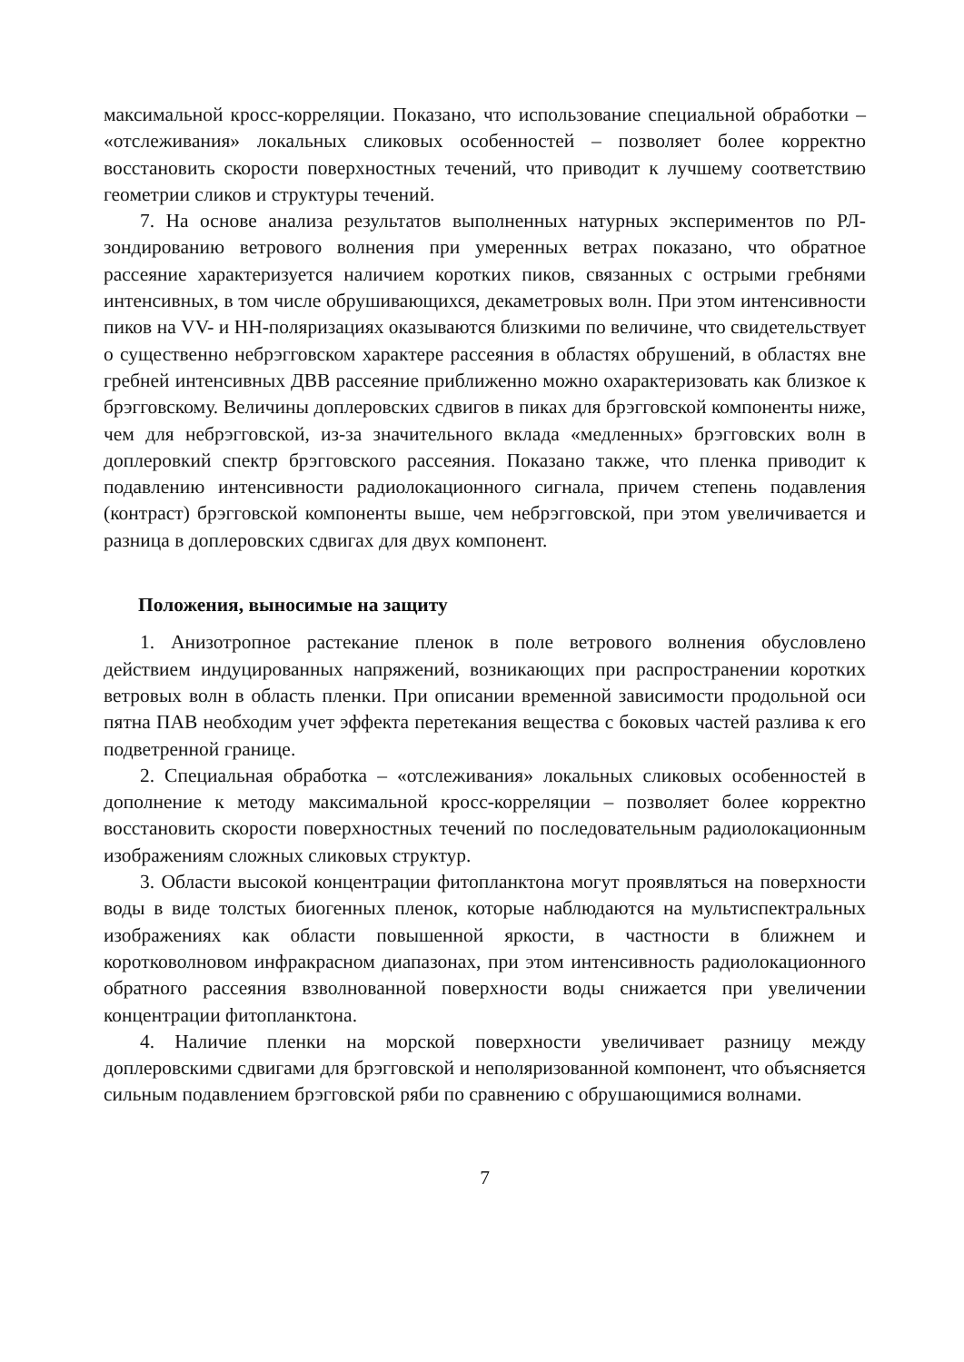максимальной кросс-корреляции. Показано, что использование специальной обработки – «отслеживания» локальных сликовых особенностей – позволяет более корректно восстановить скорости поверхностных течений, что приводит к лучшему соответствию геометрии сликов и структуры течений.
7. На основе анализа результатов выполненных натурных экспериментов по РЛ-зондированию ветрового волнения при умеренных ветрах показано, что обратное рассеяние характеризуется наличием коротких пиков, связанных с острыми гребнями интенсивных, в том числе обрушивающихся, декаметровых волн. При этом интенсивности пиков на VV- и HH-поляризациях оказываются близкими по величине, что свидетельствует о существенно небрэгговском характере рассеяния в областях обрушений, в областях вне гребней интенсивных ДВВ рассеяние приближенно можно охарактеризовать как близкое к брэгговскому. Величины доплеровских сдвигов в пиках для брэгговской компоненты ниже, чем для небрэгговской, из-за значительного вклада «медленных» брэгговских волн в доплеровкий спектр брэгговского рассеяния. Показано также, что пленка приводит к подавлению интенсивности радиолокационного сигнала, причем степень подавления (контраст) брэгговской компоненты выше, чем небрэгговской, при этом увеличивается и разница в доплеровских сдвигах для двух компонент.
Положения, выносимые на защиту
1. Анизотропное растекание пленок в поле ветрового волнения обусловлено действием индуцированных напряжений, возникающих при распространении коротких ветровых волн в область пленки. При описании временной зависимости продольной оси пятна ПАВ необходим учет эффекта перетекания вещества с боковых частей разлива к его подветренной границе.
2. Специальная обработка – «отслеживания» локальных сликовых особенностей в дополнение к методу максимальной кросс-корреляции – позволяет более корректно восстановить скорости поверхностных течений по последовательным радиолокационным изображениям сложных сликовых структур.
3. Области высокой концентрации фитопланктона могут проявляться на поверхности воды в виде толстых биогенных пленок, которые наблюдаются на мультиспектральных изображениях как области повышенной яркости, в частности в ближнем и коротковолновом инфракрасном диапазонах, при этом интенсивность радиолокационного обратного рассеяния взволнованной поверхности воды снижается при увеличении концентрации фитопланктона.
4. Наличие пленки на морской поверхности увеличивает разницу между доплеровскими сдвигами для брэгговской и неполяризованной компонент, что объясняется сильным подавлением брэгговской ряби по сравнению с обрушающимися волнами.
7